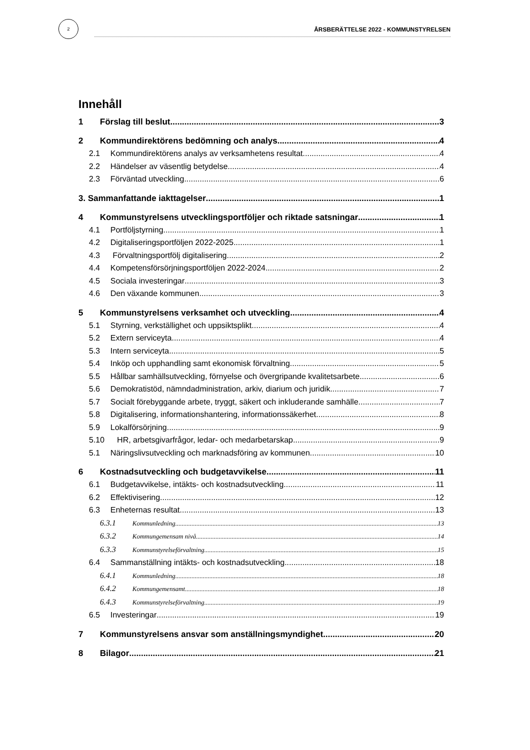2
ÅRSBERÄTTELSE 2022 - KOMMUNSTYRELSEN
Innehåll
1 Förslag till beslut 3
2 Kommundirektörens bedömning och analys 4
2.1 Kommundirektörens analys av verksamhetens resultat 4
2.2 Händelser av väsentlig betydelse 4
2.3 Förväntad utveckling 6
3. Sammanfattande iakttagelser 1
4 Kommunstyrelsens utvecklingsportföljer och riktade satsningar 1
4.1 Portföljstyrning 1
4.2 Digitaliseringsportföljen 2022-2025 1
4.3 Förvaltningsportfölj digitalisering 2
4.4 Kompetensförsörjningsportföljen 2022-2024 2
4.5 Sociala investeringar 3
4.6 Den växande kommunen 3
5 Kommunstyrelsens verksamhet och utveckling 4
5.1 Styrning, verkställighet och uppsiktsplikt 4
5.2 Extern serviceyta 4
5.3 Intern serviceyta 5
5.4 Inköp och upphandling samt ekonomisk förvaltning 5
5.5 Hållbar samhällsutveckling, förnyelse och övergripande kvalitetsarbete 6
5.6 Demokratistöd, nämndadministration, arkiv, diarium och juridik 7
5.7 Socialt förebyggande arbete, tryggt, säkert och inkluderande samhälle 7
5.8 Digitalisering, informationshantering, informationssäkerhet 8
5.9 Lokalförsörjning 9
5.10 HR, arbetsgivarfrågor, ledar- och medarbetarskap 9
5.1 Näringslivsutveckling och marknadsföring av kommunen 10
6 Kostnadsutveckling och budgetavvikelse 11
6.1 Budgetavvikelse, intäkts- och kostnadsutveckling 11
6.2 Effektivisering 12
6.3 Enheternas resultat 13
6.3.1 Kommunledning 13
6.3.2 Kommungemensam nivå 14
6.3.3 Kommunstyrelseförvaltning 15
6.4 Sammanställning intäkts- och kostnadsutveckling 18
6.4.1 Kommunledning 18
6.4.2 Kommungemensamt 18
6.4.3 Kommunstyrelseförvaltning 19
6.5 Investeringar 19
7 Kommunstyrelsens ansvar som anställningsmyndighet 20
8 Bilagor 21